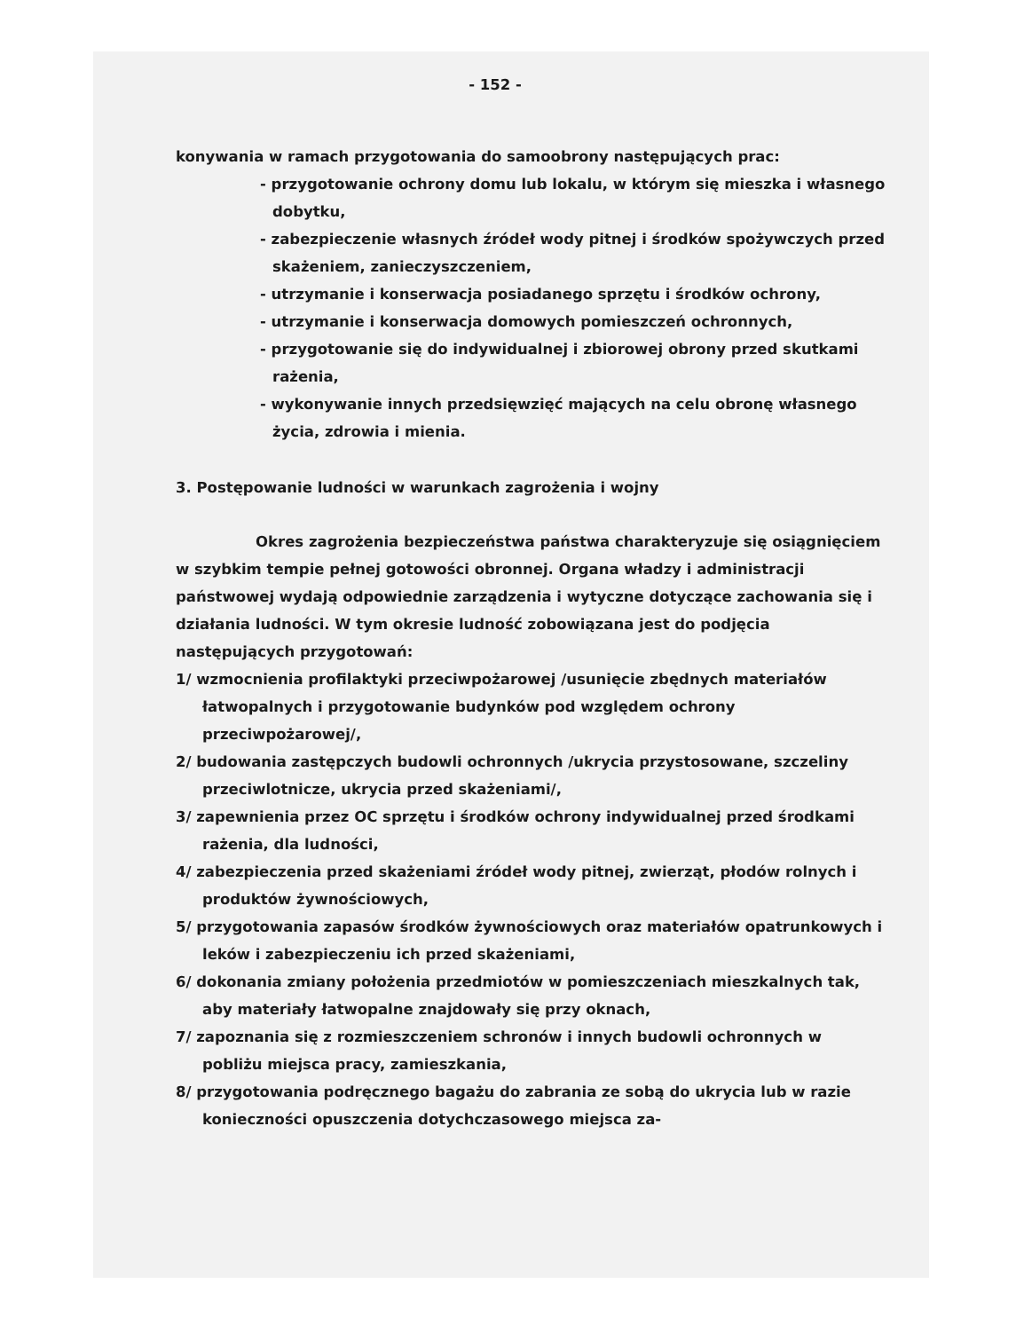- 152 -
konywania w ramach przygotowania do samoobrony następujących prac:
- przygotowanie ochrony domu lub lokalu, w którym się mieszka i własnego dobytku,
- zabezpieczenie własnych źródeł wody pitnej i środków spożywczych przed skażeniem, zanieczyszczeniem,
- utrzymanie i konserwacja posiadanego sprzętu i środków ochrony,
- utrzymanie i konserwacja domowych pomieszczeń ochronnych,
- przygotowanie się do indywidualnej i zbiorowej obrony przed skutkami rażenia,
- wykonywanie innych przedsięwzięć mających na celu obronę własnego życia, zdrowia i mienia.
3. Postępowanie ludności w warunkach zagrożenia i wojny
Okres zagrożenia bezpieczeństwa państwa charakteryzuje się osiągnięciem w szybkim tempie pełnej gotowości obronnej. Organa władzy i administracji państwowej wydają odpowiednie zarządzenia i wytyczne dotyczące zachowania się i działania ludności. W tym okresie ludność zobowiązana jest do podjęcia następujących przygotowań:
1/ wzmocnienia profilaktyki przeciwpożarowej /usunięcie zbędnych materiałów łatwopalnych i przygotowanie budynków pod względem ochrony przeciwpożarowej/,
2/ budowania zastępczych budowli ochronnych /ukrycia przystosowane, szczeliny przeciwlotnicze, ukrycia przed skażeniami/,
3/ zapewnienia przez OC sprzętu i środków ochrony indywidualnej przed środkami rażenia, dla ludności,
4/ zabezpieczenia przed skażeniami źródeł wody pitnej, zwierząt, płodów rolnych i produktów żywnościowych,
5/ przygotowania zapasów środków żywnościowych oraz materiałów opatrunkowych i leków i zabezpieczeniu ich przed skażeniami,
6/ dokonania zmiany położenia przedmiotów w pomieszczeniach mieszkalnych tak, aby materiały łatwopalne znajdowały się przy oknach,
7/ zapoznania się z rozmieszczeniem schronów i innych budowli ochronnych w pobliżu miejsca pracy, zamieszkania,
8/ przygotowania podręcznego bagażu do zabrania ze sobą do ukrycia lub w razie konieczności opuszczenia dotychczasowego miejsca za-